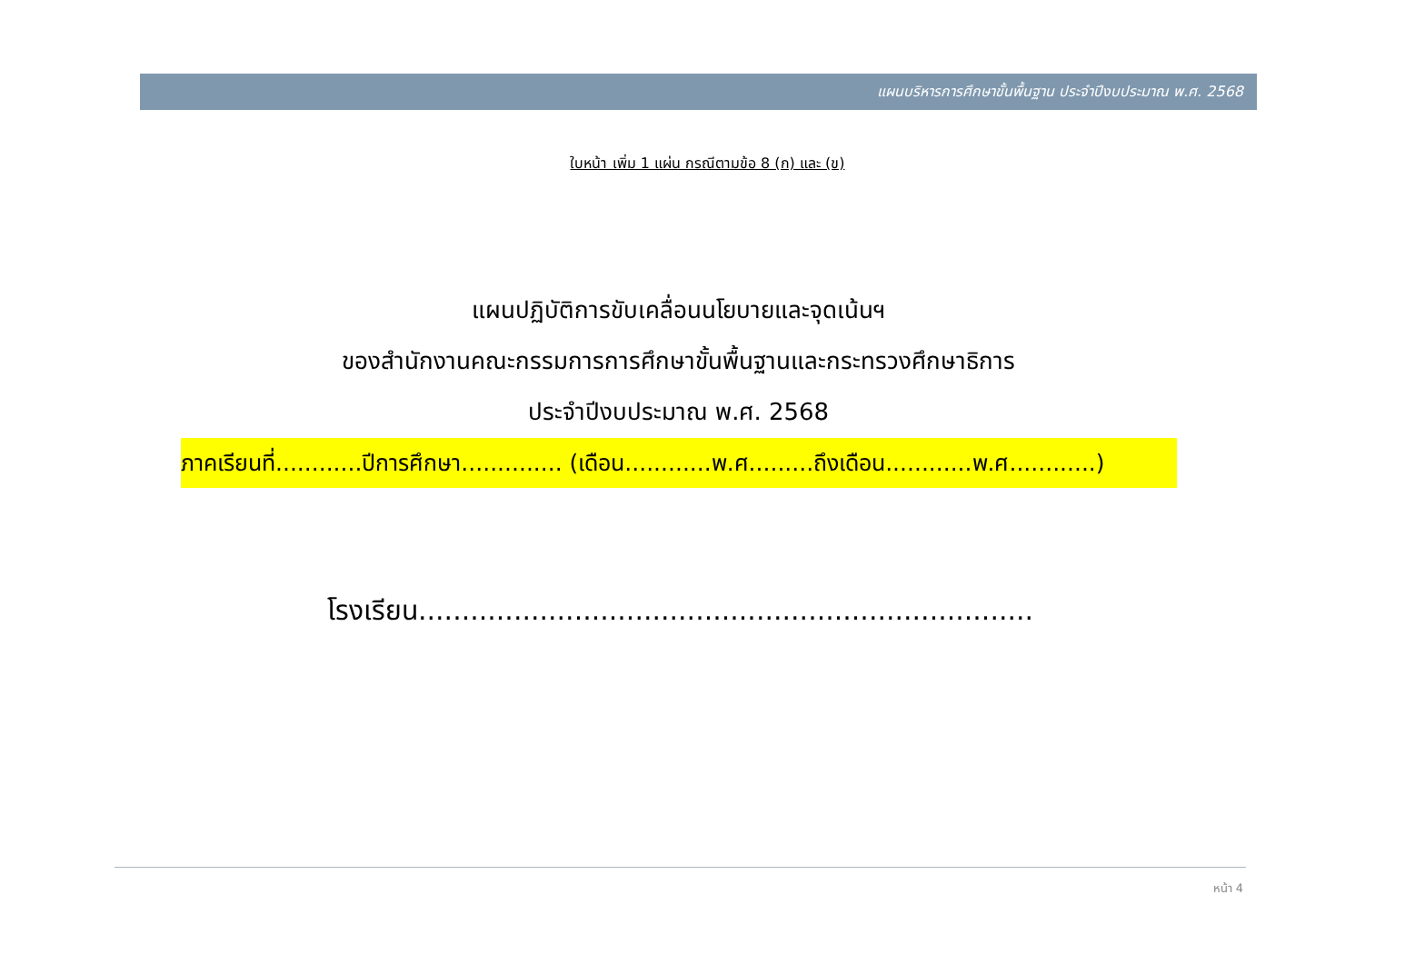แผนบริหารการศึกษาขั้นพื้นฐาน ประจำปีงบประมาณ พ.ศ. 2568
ใบหน้า เพิ่ม 1 แผ่น กรณีตามข้อ 8 (ก) และ (ข)
แผนปฏิบัติการขับเคลื่อนนโยบายและจุดเน้นฯ
ของสำนักงานคณะกรรมการการศึกษาขั้นพื้นฐานและกระทรวงศึกษาธิการ
ประจำปีงบประมาณ พ.ศ. 2568
ภาคเรียนที่............ปีการศึกษา.............. (เดือน............พ.ศ.........ถึงเดือน............พ.ศ............)
โรงเรียน.......................................................................
หน้า 4